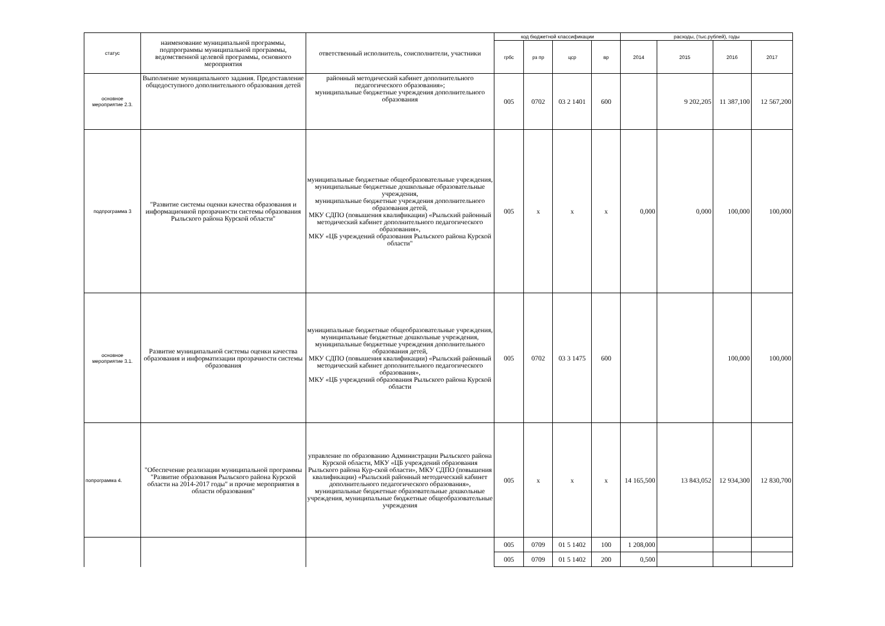| статус | наименование муниципальной программы, подпрограммы муниципальной программы, ведомственной целевой программы, основного мероприятия | ответственный исполнитель, соисполнители, участники | код бюджетной классификации | | | | расходы, (тыс.рублей), годы | | | |
| --- | --- | --- | --- | --- | --- | --- | --- | --- | --- | --- |
| | | | грбс | рз пр | цср | вр | 2014 | 2015 | 2016 | 2017 |
| основное мероприятие 2.3. | Выполнение муниципального задания. Предоставление общедоступного дополнительного образования детей | районный методический кабинет дополнительного педагогического образования»; муниципальные бюджетные учреждения дополнительного образования | 005 | 0702 | 03 2 1401 | 600 | | 9 202,205 | 11 387,100 | 12 567,200 |
| подпрограмма 3 | "Развитие системы оценки качества образования и информационной прозрачности системы образования Рыльского района Курской области" | муниципальные бюджетные общеобразовательные учреждения, муниципальные бюджетные дошкольные образовательные учреждения, муниципальные бюджетные учреждения дополнительного образования детей, МКУ СДПО (повышения квалификации) «Рыльский районный методический кабинет дополнительного педагогического образования», МКУ «ЦБ учреждений образования Рыльского района Курской области" | 005 | x | x | x | 0,000 | 0,000 | 100,000 | 100,000 |
| основное мероприятие 3.1. | Развитие муниципальной системы оценки качества образования и информатизации прозрачности системы образования | муниципальные бюджетные общеобразовательные учреждения, муниципальные бюджетные дошкольные учреждения, муниципальные бюджетные учреждения дополнительного образования детей, МКУ СДПО (повышения квалификации) «Рыльский районный методический кабинет дополнительного педагогического образования», МКУ «ЦБ учреждений образования Рыльского района Курской области | 005 | 0702 | 03 3 1475 | 600 | | | 100,000 | 100,000 |
| попрограмма 4. | "Обеспечение реализации муниципальной программы "Развитие образования Рыльского района Курской области на 2014-2017 годы" и прочие мероприятия в области образования" | управление по образованию Администрации Рыльского района Курской области, МКУ «ЦБ учреждений образования Рыльского района Кур-ской области», МКУ СДПО (повышения квалификации) «Рыльский районный методический кабинет дополнительного педагогического образования», муниципальные бюджетные образовательные дошкольные учреждения, муниципальные бюджетные общеобразовательные учреждения | 005 | x | x | x | 14 165,500 | 13 843,052 | 12 934,300 | 12 830,700 |
| | | | 005 | 0709 | 01 5 1402 | 100 | 1 208,000 | | | |
| | | | 005 | 0709 | 01 5 1402 | 200 | 0,500 | | | |